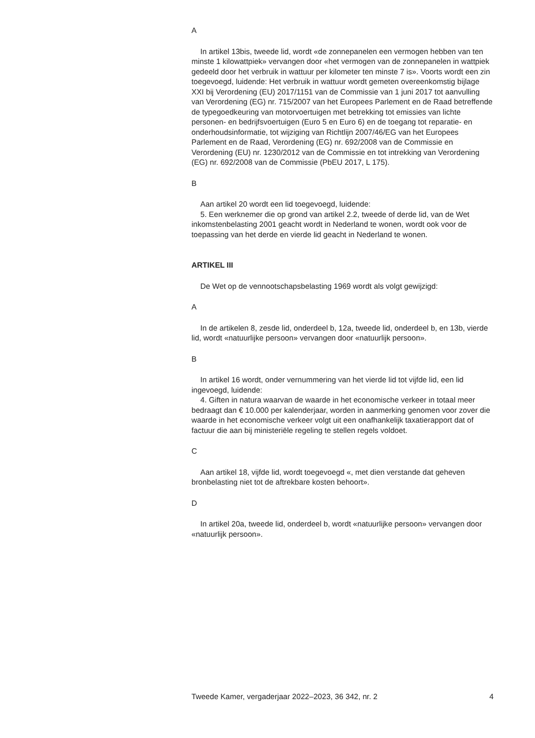A
In artikel 13bis, tweede lid, wordt «de zonnepanelen een vermogen hebben van ten minste 1 kilowattpiek» vervangen door «het vermogen van de zonnepanelen in wattpiek gedeeld door het verbruik in wattuur per kilometer ten minste 7 is». Voorts wordt een zin toegevoegd, luidende: Het verbruik in wattuur wordt gemeten overeenkomstig bijlage XXI bij Verordening (EU) 2017/1151 van de Commissie van 1 juni 2017 tot aanvulling van Verordening (EG) nr. 715/2007 van het Europees Parlement en de Raad betreffende de typegoedkeuring van motorvoertuigen met betrekking tot emissies van lichte personen- en bedrijfsvoertuigen (Euro 5 en Euro 6) en de toegang tot reparatie- en onderhoudsinformatie, tot wijziging van Richtlijn 2007/46/EG van het Europees Parlement en de Raad, Verordening (EG) nr. 692/2008 van de Commissie en Verordening (EU) nr. 1230/2012 van de Commissie en tot intrekking van Verordening (EG) nr. 692/2008 van de Commissie (PbEU 2017, L 175).
B
Aan artikel 20 wordt een lid toegevoegd, luidende:
5. Een werknemer die op grond van artikel 2.2, tweede of derde lid, van de Wet inkomstenbelasting 2001 geacht wordt in Nederland te wonen, wordt ook voor de toepassing van het derde en vierde lid geacht in Nederland te wonen.
ARTIKEL III
De Wet op de vennootschapsbelasting 1969 wordt als volgt gewijzigd:
A
In de artikelen 8, zesde lid, onderdeel b, 12a, tweede lid, onderdeel b, en 13b, vierde lid, wordt «natuurlijke persoon» vervangen door «natuurlijk persoon».
B
In artikel 16 wordt, onder vernummering van het vierde lid tot vijfde lid, een lid ingevoegd, luidende:
4. Giften in natura waarvan de waarde in het economische verkeer in totaal meer bedraagt dan € 10.000 per kalenderjaar, worden in aanmerking genomen voor zover die waarde in het economische verkeer volgt uit een onafhankelijk taxatierapport dat of factuur die aan bij ministeriële regeling te stellen regels voldoet.
C
Aan artikel 18, vijfde lid, wordt toegevoegd «, met dien verstande dat geheven bronbelasting niet tot de aftrekbare kosten behoort».
D
In artikel 20a, tweede lid, onderdeel b, wordt «natuurlijke persoon» vervangen door «natuurlijk persoon».
Tweede Kamer, vergaderjaar 2022–2023, 36 342, nr. 2 4